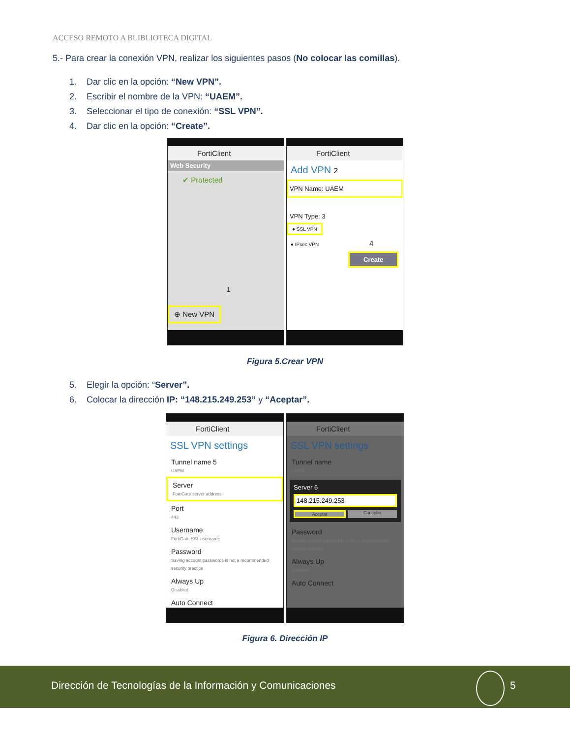ACCESO REMOTO A BLIBLIOTECA DIGITAL
5.- Para crear la conexión VPN, realizar los siguientes pasos (No colocar las comillas).
1. Dar clic en la opción: “New VPN”.
2. Escribir el nombre de la VPN: “UAEM”.
3. Seleccionar el tipo de conexión: “SSL VPN”.
4. Dar clic en la opción: “Create”.
FortiClient
Web Security
✔ Protected
1
⊕ New VPN
FortiClient
Add VPN 2
VPN Name: UAEM
VPN Type: 3
● SSL VPN
● IPsec VPN 4
Create
Figura 5.Crear VPN
5. Elegir la opción: “Server”.
6. Colocar la dirección IP: “148.215.249.253” y “Aceptar”.
FortiClient
SSL VPN settings
Tunnel name 5
UAEM
Server
FortiGate server address
Port
443
Username
FortiGate SSL username
Password
Saving account passwords is not a recommended security practice
Always Up
Disabled
Auto Connect
FortiClient
SSL VPN settings
Tunnel name
UAEM
Server 6
148.215.249.253
Aceptar Cancelar
Password
Saving account passwords is not a recommended security practice
Always Up
Disabled
Auto Connect
Figura 6. Dirección IP
Dirección de Tecnologías de la Información y Comunicaciones
5